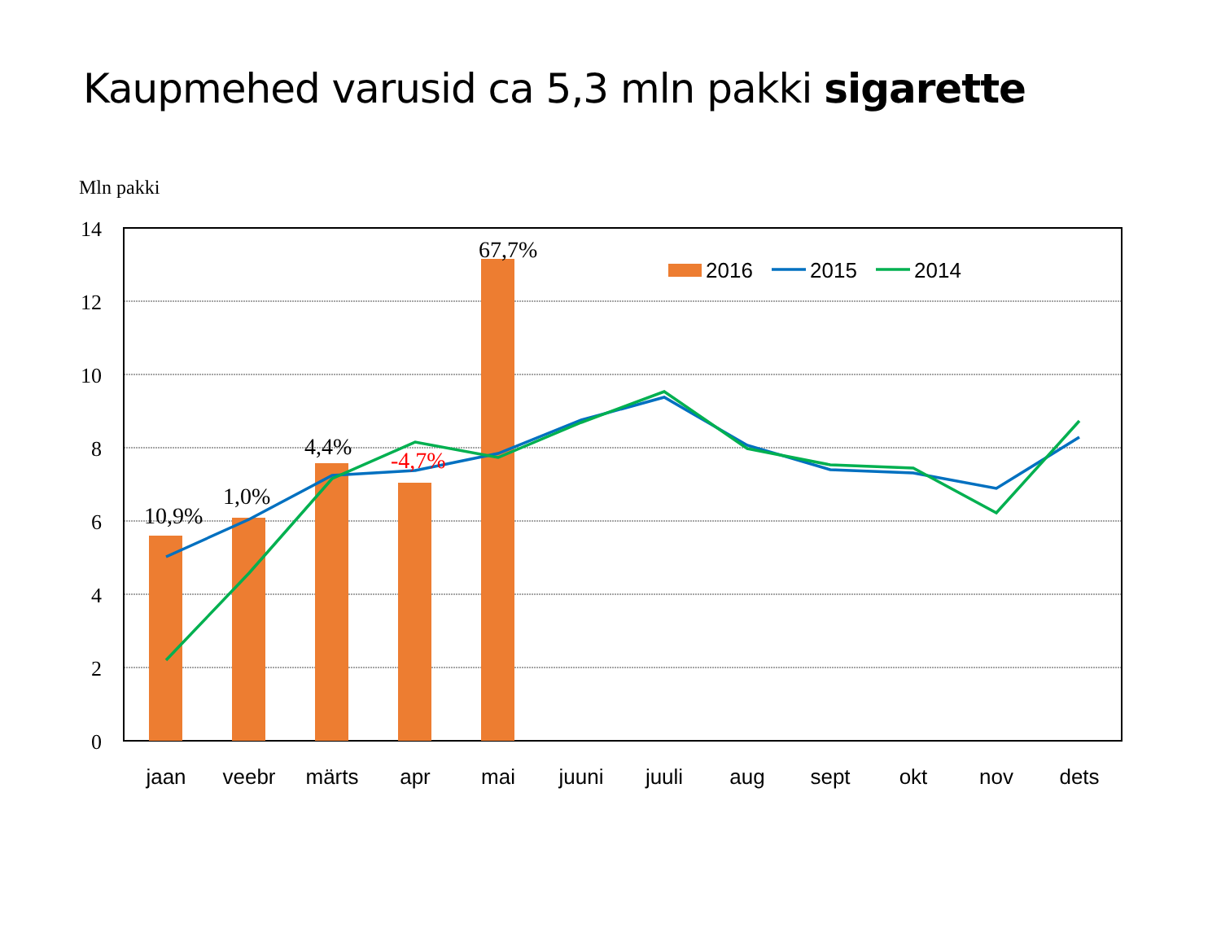Kaupmehed varusid ca 5,3 mln pakki sigarette
Mln pakki
14
12
10
8
6
4
2
0
10,9%
1,0%
4,4%
-4,7%
67,7%
2016
2015
2014
jaan
veebr
märts
apr
mai
juuni
juuli
aug
sept
okt
nov
dets